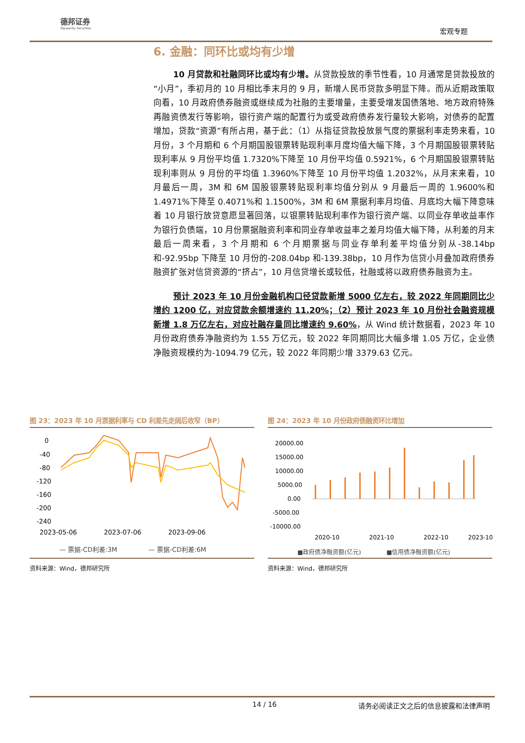德邦证券
Topsperity Securities
宏观专题
6. 金融：同环比或均有少增
10 月贷款和社融同环比或均有少增。从贷款投放的季节性看，10 月通常是贷款投放的“小月”，季初月的 10 月相比季末月的 9 月，新增人民币贷款多明显下降。而从近期政策取向看，10 月政府债券融资或继续成为社融的主要增量，主要受增发国债落地、地方政府特殊再融资债发行等影响，银行资产端的配置行为或受政府债券发行量较大影响，对债券的配置增加，贷款“资源”有所占用，基于此：（1）从指征贷款投放景气度的票据利率走势来看，10 月份，3 个月期和 6 个月期国股银票转贴现利率月度均值大幅下降，3 个月期国股银票转贴现利率从 9 月份平均值 1.7320%下降至 10 月份平均值 0.5921%，6 个月期国股银票转贴现利率则从 9 月份的平均值 1.3960%下降至 10 月份平均值 1.2032%，从月末来看，10 月最后一周，3M 和 6M 国股银票转贴现利率均值分别从 9 月最后一周的 1.9600%和 1.4971%下降至 0.4071%和 1.1500%，3M 和 6M 票据利率月均值、月底均大幅下降意味着 10 月银行放贷意愿显著回落，以银票转贴现利率作为银行资产端、以同业存单收益率作为银行负债端，10 月份票据融资利率和同业存单收益率之差月均值大幅下降，从利差的月末最后一周来看，3 个月期和 6 个月期票据与同业存单利差平均值分别从-38.14bp 和-92.95bp 下降至 10 月份的-208.04bp 和-139.38bp，10 月作为信贷小月叠加政府债券融资扩张对信贷资源的“挤占”，10 月信贷增长或较低，社融或将以政府债券融资为主。
预计 2023 年 10 月份金融机构口径贷款新增 5000 亿左右，较 2022 年同期同比少增约 1200 亿，对应贷款余额增速约 11.20%；（2）预计 2023 年 10 月份社会融资规模新增 1.8 万亿左右，对应社融存量同比增速约 9.60%，从 Wind 统计数据看，2023 年 10 月份政府债券净融资约为 1.55 万亿元，较 2022 年同期同比大幅多增 1.05 万亿，企业债净融资规模约为-1094.79 亿元，较 2022 年同期少增 3379.63 亿元。
图 23：2023 年 10 月票据利率与 CD 利差先走阔后收窄（BP）
0
-40
-80
-120
-160
-200
-240
2023-05-06
2023-07-06
2023-09-06
— 票据-CD利差:3M
— 票据-CD利差:6M
资料来源：Wind，德邦研究所
图 24：2023 年 10 月份政府债融资环比增加
20000.00
15000.00
10000.00
5000.00
0.00
-5000.00
-10000.00
2020-10
2021-10
2022-10
2023-10
■政府债净融资额(亿元)
■信用债净融资额(亿元)
资料来源：Wind，德邦研究所
14 / 16 请务必阅读正文之后的信息披露和法律声明